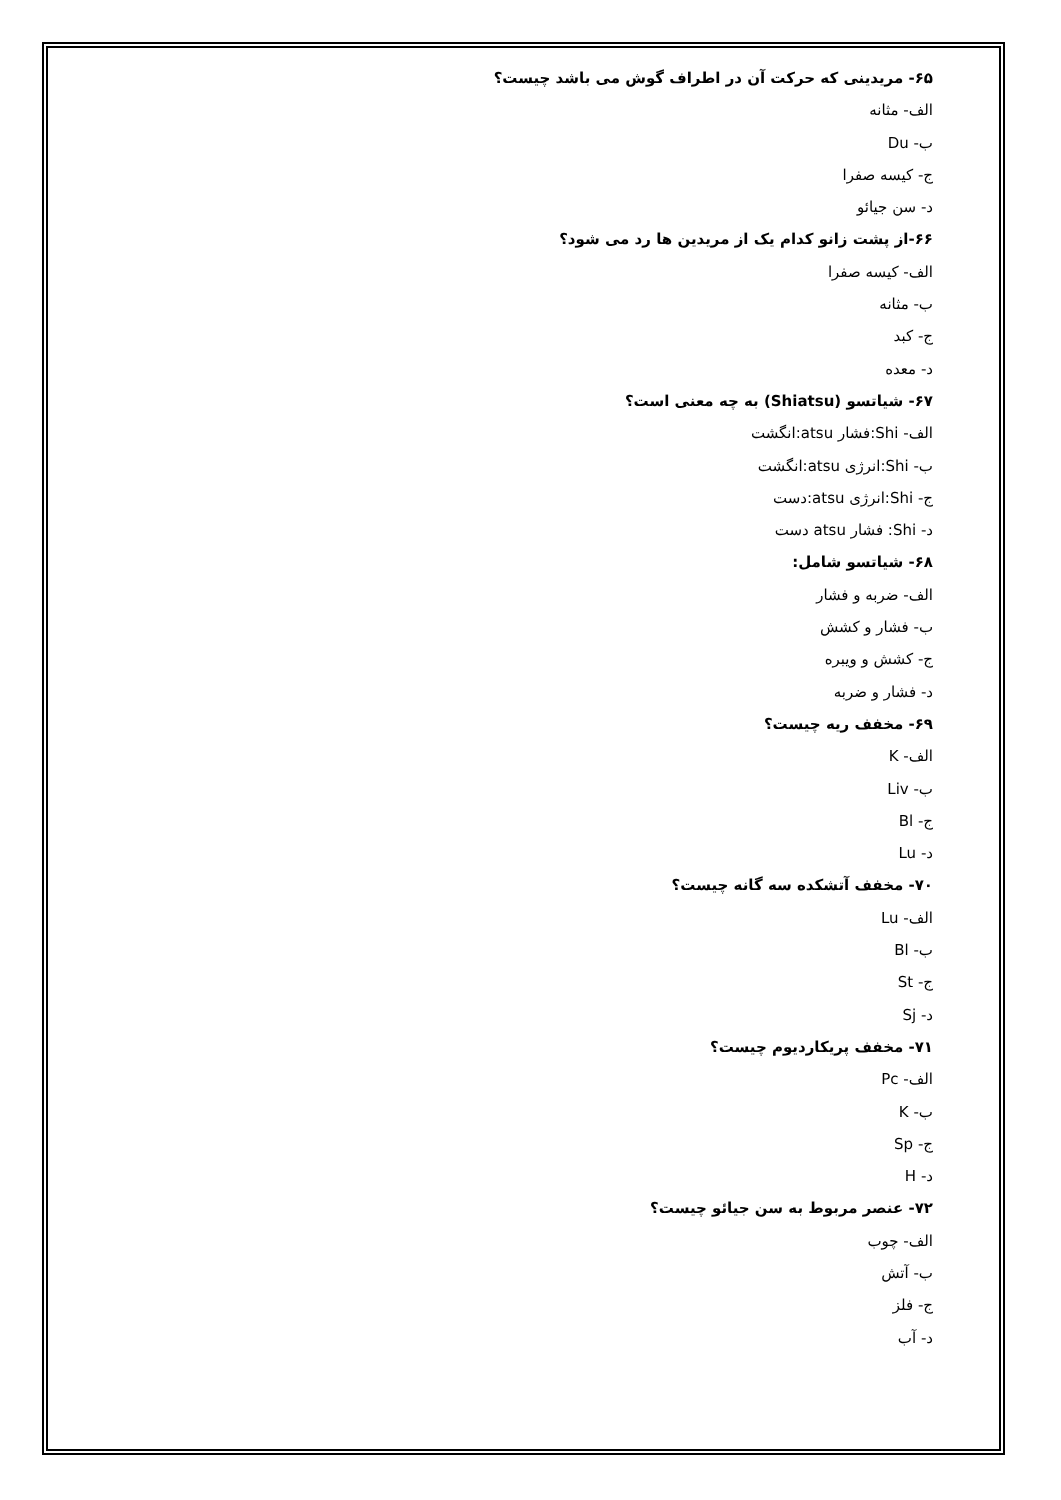۶۵- مریدینی که حرکت آن در اطراف گوش می باشد چیست؟
الف- مثانه
ب- Du
ج- کیسه صفرا
د- سن جیائو
۶۶-از پشت زانو کدام یک از مریدین ها رد می شود؟
الف- کیسه صفرا
ب- مثانه
ج- کبد
د- معده
۶۷- شیاتسو (Shiatsu) به چه معنی است؟
الف- Shi:فشار atsu:انگشت
ب- Shi:انرژی atsu:انگشت
ج- Shi:انرژی atsu:دست
د- Shi: فشار atsu دست
۶۸- شیاتسو شامل:
الف- ضربه و فشار
ب- فشار و کشش
ج- کشش و ویبره
د- فشار و ضربه
۶۹- مخفف ریه چیست؟
الف- K
ب- Liv
ج- Bl
د- Lu
۷۰- مخفف آتشکده سه گانه چیست؟
الف- Lu
ب- Bl
ج- St
د- Sj
۷۱- مخفف پریکاردیوم چیست؟
الف- Pc
ب- K
ج- Sp
د- H
۷۲- عنصر مربوط به سن جیائو چیست؟
الف- چوب
ب- آتش
ج- فلز
د- آب